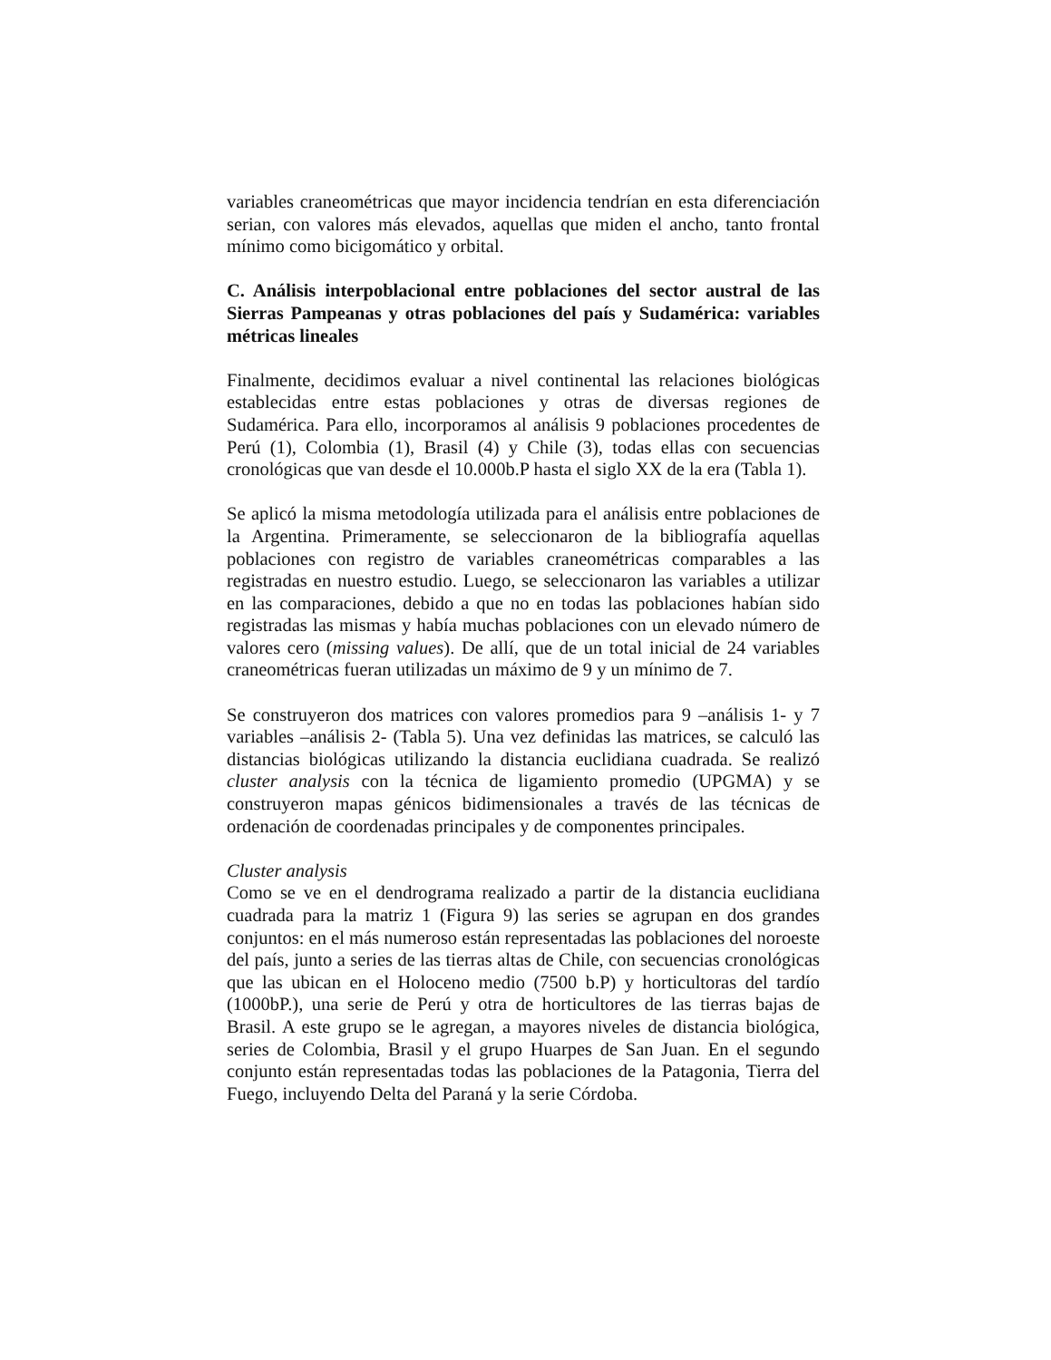variables craneométricas que mayor incidencia tendrían en esta diferenciación serian, con valores más elevados, aquellas que miden el ancho, tanto frontal mínimo como bicigomático y orbital.
C. Análisis interpoblacional entre poblaciones del sector austral de las Sierras Pampeanas y otras poblaciones del país y Sudamérica: variables métricas lineales
Finalmente, decidimos evaluar a nivel continental las relaciones biológicas establecidas entre estas poblaciones y otras de diversas regiones de Sudamérica. Para ello, incorporamos al análisis 9 poblaciones procedentes de Perú (1), Colombia (1), Brasil (4) y Chile (3), todas ellas con secuencias cronológicas que van desde el 10.000b.P hasta el siglo XX de la era (Tabla 1).
Se aplicó la misma metodología utilizada para el análisis entre poblaciones de la Argentina. Primeramente, se seleccionaron de la bibliografía aquellas poblaciones con registro de variables craneométricas comparables a las registradas en nuestro estudio. Luego, se seleccionaron las variables a utilizar en las comparaciones, debido a que no en todas las poblaciones habían sido registradas las mismas y había muchas poblaciones con un elevado número de valores cero (missing values). De allí, que de un total inicial de 24 variables craneométricas fueran utilizadas un máximo de 9 y un mínimo de 7.
Se construyeron dos matrices con valores promedios para 9 –análisis 1- y 7 variables –análisis 2- (Tabla 5). Una vez definidas las matrices, se calculó las distancias biológicas utilizando la distancia euclidiana cuadrada. Se realizó cluster analysis con la técnica de ligamiento promedio (UPGMA) y se construyeron mapas génicos bidimensionales a través de las técnicas de ordenación de coordenadas principales y de componentes principales.
Cluster analysis
Como se ve en el dendrograma realizado a partir de la distancia euclidiana cuadrada para la matriz 1 (Figura 9) las series se agrupan en dos grandes conjuntos: en el más numeroso están representadas las poblaciones del noroeste del país, junto a series de las tierras altas de Chile, con secuencias cronológicas que las ubican en el Holoceno medio (7500 b.P) y horticultoras del tardío (1000bP.), una serie de Perú y otra de horticultores de las tierras bajas de Brasil. A este grupo se le agregan, a mayores niveles de distancia biológica, series de Colombia, Brasil y el grupo Huarpes de San Juan. En el segundo conjunto están representadas todas las poblaciones de la Patagonia, Tierra del Fuego, incluyendo Delta del Paraná y la serie Córdoba.